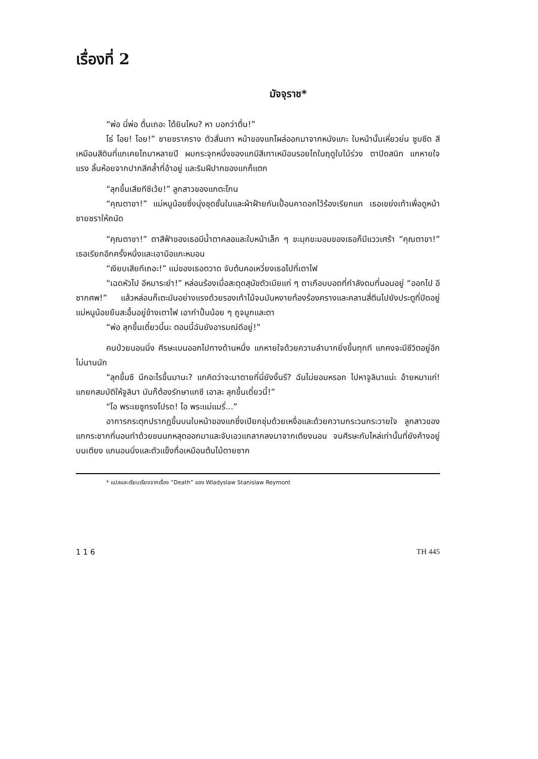เรื่องที่ 2
มัจจุราช*
“พ่อ นี่พ่อ ตื่นเถอะ ได้ยินไหม? หา บอกว่าตื่น!”
โธ่ โอย! โอย!” ชายชราคราง ตัวสั่นเทา หน้าของแกโผล่ออกมาจากหนังแกะ ใบหน้านั้นเหี่ยวย่น ซูบซีด สีเหมือนสีดินที่แกเคยไถมาหลายปี ผมกระจุกหนึ่งของแกมีสีเทาเหมือนรอยไถในฤดูใบไม้ร่วง ตาปิดสนิท แกหายใจแรง ลิ้นห้อยจากปากสีคล้ำที่อ้าอยู่ และริมฝีปากของแกก็แตก
“ลุกขึ้นเสียทีซีเว้ย!” ลูกสาวของแกตะโกน
“คุณตาขา!” แม่หนูน้อยซึ่งนุ่งชุดชั้นในและผ้าฝ้ายกันเปื้อนคาดอกไว้ร้องเรียกแก เธอเขย่งเท้าเพื่อดูหน้าชายชราให้ถนัด
“คุณตาขา!” ตาสีฟ้าของเธอมีน้ำตาคลอและใบหน้าเล็ก ๆ ขะมุกขะมอมของเธอก็มีแววเศร้า “คุณตาขา!” เธอเรียกอีกครั้งหนึ่งและเอามือแกะหมอน
“เงียบเสียทีเถอะ!” แม่ของเธอตวาด จับต้นคอเหวี่ยงเธอไปที่เตาไฟ
“เฉดหัวไป อีหมาระยำ!” หล่อนร้องเมื่อสะดุดสุนัขตัวเมียแก่ ๆ ตาเกือบบอดที่กำลังดมที่นอนอยู่ “ออกไป อีซากศพ!” แล้วหล่อนก็เตะมันอย่างแรงด้วยรองเท้าไม้จนมันหงายท้องร้องครางและคลานสี่ตีนไปยังประตูที่ปิดอยู่ แม่หนูน้อยยืนสะอื้นอยู่ข้างเตาไฟ เอากำปั้นน้อย ๆ ถูจมูกและตา
“พ่อ ลุกขึ้นเดี๋ยวนี้นะ ตอนนี้ฉันยังอารมณ์ดีอยู่!”
คนป่วยนอนนิ่ง ศีรษะเบนออกไปทางด้านหนึ่ง แกหายใจด้วยความลำบากยิ่งขึ้นทุกที แกคงจะมีชีวิตอยู่อีกไม่นานนัก
“ลุกขึ้นซี นึกอะไรขึ้นมานะ? แกคิดว่าจะมาตายที่นี่ยังงั้นรึ? ฉันไม่ยอมหรอก ไปหาจูลินาแน่ะ อ้ายหมาแก่! แกยกสมบัติให้จูลินา มันก็ต้องรักษาแกซี เอาละ ลุกขึ้นเดี๋ยวนี้!”
“โอ พระเยซูทรงโปรด! โอ พระแม่แมรี่...”
อาการกระตุกปรากฏขึ้นบนใบหน้าของแกซึ่งเปียกชุ่มด้วยเหงื่อและด้วยความกระวนกระวายใจ ลูกสาวของแกกระชากที่นอนทำด้วยขนนกหลุดออกมาและจับเอวแกลากลงมาจากเตียงนอน จนศีรษะกับไหล่เท่านั้นที่ยังค้างอยู่บนเตียง แกนอนนิ่งและตัวแข็งทื่อเหมือนต้นไม้ตายซาก
* แปลและเรียบเรียงจากเรื่อง “Death” ของ Wladyslaw Stanislaw Reymont
1 1 6 TH 445